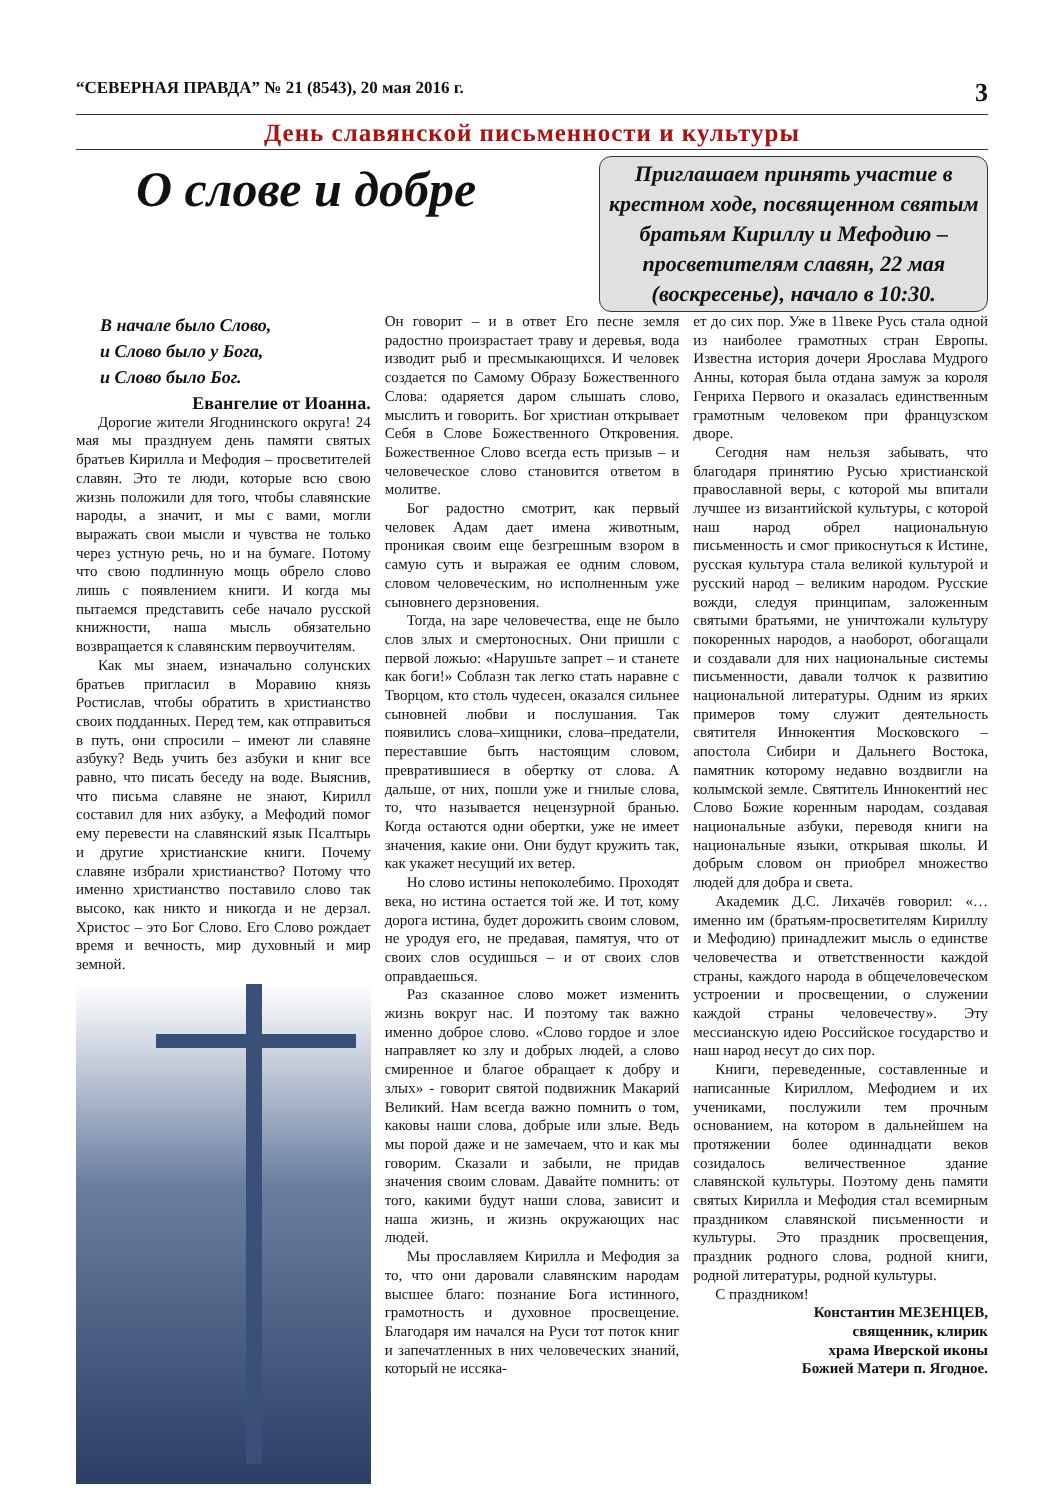“СЕВЕРНАЯ ПРАВДА” № 21 (8543), 20 мая 2016 г. 3
День славянской письменности и культуры
О слове и добре
Приглашаем принять участие в крестном ходе, посвященном святым братьям Кириллу и Мефодию – просветителям славян, 22 мая (воскресенье), начало в 10:30.
В начале было Слово,
и Слово было у Бога,
и Слово было Бог.
Евангелие от Иоанна.
Дорогие жители Ягоднинского округа! 24 мая мы празднуем день памяти святых братьев Кирилла и Мефодия – просветителей славян. Это те люди, которые всю свою жизнь положили для того, чтобы славянские народы, а значит, и мы с вами, могли выражать свои мысли и чувства не только через устную речь, но и на бумаге. Потому что свою подлинную мощь обрело слово лишь с появлением книги. И когда мы пытаемся представить себе начало русской книжности, наша мысль обязательно возвращается к славянским первоучителям.
Как мы знаем, изначально солунских братьев пригласил в Моравию князь Ростислав, чтобы обратить в христианство своих подданных. Перед тем, как отправиться в путь, они спросили – имеют ли славяне азбуку? Ведь учить без азбуки и книг все равно, что писать беседу на воде. Выяснив, что письма славяне не знают, Кирилл составил для них азбуку, а Мефодий помог ему перевести на славянский язык Псалтырь и другие христианские книги. Почему славяне избрали христианство? Потому что именно христианство поставило слово так высоко, как никто и никогда и не дерзал. Христос – это Бог Слово. Его Слово рождает время и вечность, мир духовный и мир земной.
Он говорит – и в ответ Его песне земля радостно произрастает траву и деревья, вода изводит рыб и пресмыкающихся. И человек создается по Самому Образу Божественного Слова: одаряется даром слышать слово, мыслить и говорить. Бог христиан открывает Себя в Слове Божественного Откровения. Божественное Слово всегда есть призыв – и человеческое слово становится ответом в молитве.
Бог радостно смотрит, как первый человек Адам дает имена животным, проникая своим еще безгрешным взором в самую суть и выражая ее одним словом, словом человеческим, но исполненным уже сыновнего дерзновения.
Тогда, на заре человечества, еще не было слов злых и смертоносных. Они пришли с первой ложью: «Нарушьте запрет – и станете как боги!» Соблазн так легко стать наравне с Творцом, кто столь чудесен, оказался сильнее сыновней любви и послушания. Так появились слова–хищники, слова–предатели, переставшие быть настоящим словом, превратившиеся в обертку от слова. А дальше, от них, пошли уже и гнилые слова, то, что называется нецензурной бранью. Когда остаются одни обертки, уже не имеет значения, какие они. Они будут кружить так, как укажет несущий их ветер.
Но слово истины непоколебимо. Проходят века, но истина остается той же. И тот, кому дорога истина, будет дорожить своим словом, не уродуя его, не предавая, памятуя, что от своих слов осудишься – и от своих слов оправдаешься.
Раз сказанное слово может изменить жизнь вокруг нас. И поэтому так важно именно доброе слово. «Слово гордое и злое направляет ко злу и добрых людей, а слово смиренное и благое обращает к добру и злых» - говорит святой подвижник Макарий Великий. Нам всегда важно помнить о том, каковы наши слова, добрые или злые. Ведь мы порой даже и не замечаем, что и как мы говорим. Сказали и забыли, не придав значения своим словам. Давайте помнить: от того, какими будут наши слова, зависит и наша жизнь, и жизнь окружающих нас людей.
Мы прославляем Кирилла и Мефодия за то, что они даровали славянским народам высшее благо: познание Бога истинного, грамотность и духовное просвещение. Благодаря им начался на Руси тот поток книг и запечатленных в них человеческих знаний, который не иссяка-
ет до сих пор. Уже в 11веке Русь стала одной из наиболее грамотных стран Европы. Известна история дочери Ярослава Мудрого Анны, которая была отдана замуж за короля Генриха Первого и оказалась единственным грамотным человеком при французском дворе.
Сегодня нам нельзя забывать, что благодаря принятию Русью христианской православной веры, с которой мы впитали лучшее из византийской культуры, с которой наш народ обрел национальную письменность и смог прикоснуться к Истине, русская культура стала великой культурой и русский народ – великим народом. Русские вожди, следуя принципам, заложенным святыми братьями, не уничтожали культуру покоренных народов, а наоборот, обогащали и создавали для них национальные системы письменности, давали толчок к развитию национальной литературы. Одним из ярких примеров тому служит деятельность святителя Иннокентия Московского – апостола Сибири и Дальнего Востока, памятник которому недавно воздвигли на колымской земле. Святитель Иннокентий нес Слово Божие коренным народам, создавая национальные азбуки, переводя книги на национальные языки, открывая школы. И добрым словом он приобрел множество людей для добра и света.
Академик Д.С. Лихачёв говорил: «… именно им (братьям-просветителям Кириллу и Мефодию) принадлежит мысль о единстве человечества и ответственности каждой страны, каждого народа в общечеловеческом устроении и просвещении, о служении каждой страны человечеству». Эту мессианскую идею Российское государство и наш народ несут до сих пор.
Книги, переведенные, составленные и написанные Кириллом, Мефодием и их учениками, послужили тем прочным основанием, на котором в дальнейшем на протяжении более одиннадцати веков созидалось величественное здание славянской культуры. Поэтому день памяти святых Кирилла и Мефодия стал всемирным праздником славянской письменности и культуры. Это праздник просвещения, праздник родного слова, родной книги, родной литературы, родной культуры.
С праздником!
Константин МЕЗЕНЦЕВ,
священник, клирик
храма Иверской иконы
Божией Матери п. Ягодное.